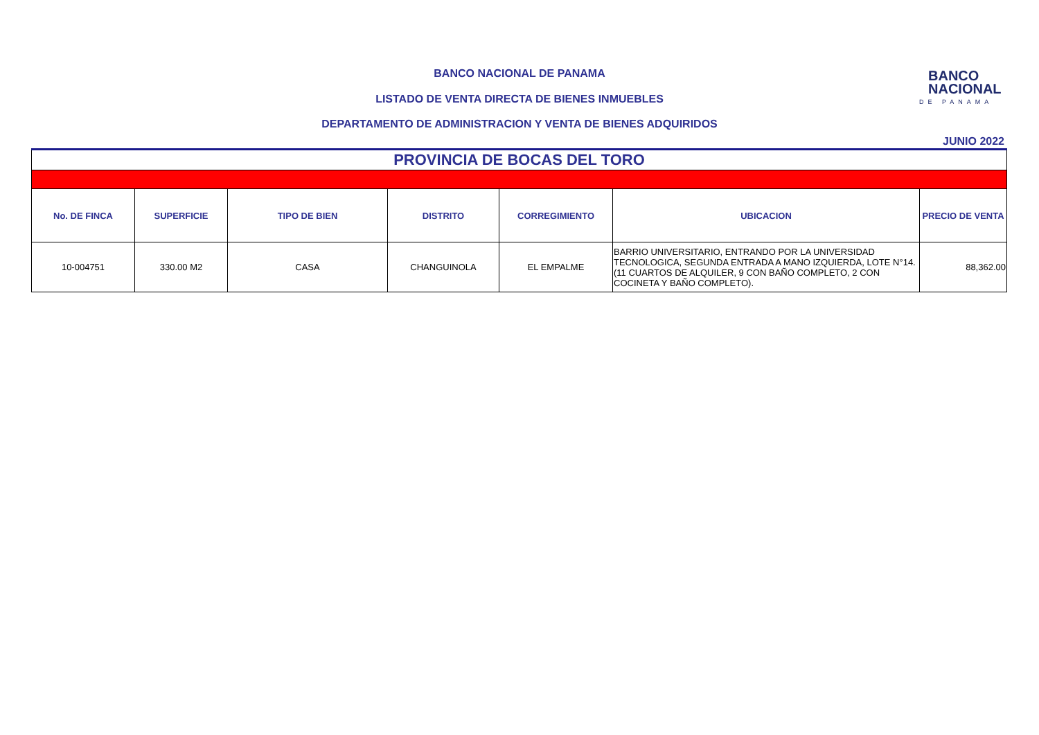BANCO NACIONAL DE PANAMA
LISTADO DE VENTA DIRECTA DE BIENES INMUEBLES
DEPARTAMENTO DE ADMINISTRACION Y VENTA DE BIENES ADQUIRIDOS
BANCO
NACIONAL
DE PANAMA
JUNIO 2022
| PROVINCIA DE BOCAS DEL TORO | | | | | | |
| No. DE FINCA | SUPERFICIE | TIPO DE BIEN | DISTRITO | CORREGIMIENTO | UBICACION | PRECIO DE VENTA |
| 10-004751 | 330.00 M2 | CASA | CHANGUINOLA | EL EMPALME | BARRIO UNIVERSITARIO, ENTRANDO POR LA UNIVERSIDAD TECNOLOGICA, SEGUNDA ENTRADA A MANO IZQUIERDA, LOTE N°14. (11 CUARTOS DE ALQUILER, 9 CON BAÑO COMPLETO, 2 CON COCINETA Y BAÑO COMPLETO). | 88,362.00 |